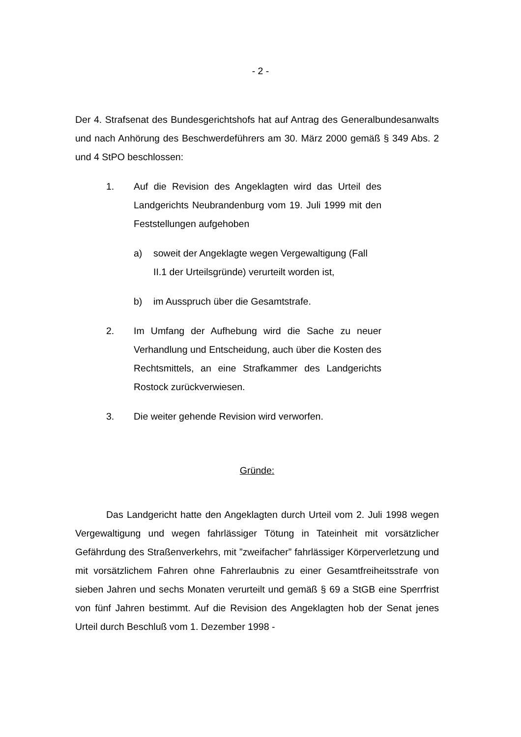- 2 -
Der 4. Strafsenat des Bundesgerichtshofs hat auf Antrag des Generalbundesanwalts und nach Anhörung des Beschwerdeführers am 30. März 2000 gemäß § 349 Abs. 2 und 4 StPO beschlossen:
1. Auf die Revision des Angeklagten wird das Urteil des Landgerichts Neubrandenburg vom 19. Juli 1999 mit den Feststellungen aufgehoben
a) soweit der Angeklagte wegen Vergewaltigung (Fall II.1 der Urteilsgründe) verurteilt worden ist,
b) im Ausspruch über die Gesamtstrafe.
2. Im Umfang der Aufhebung wird die Sache zu neuer Verhandlung und Entscheidung, auch über die Kosten des Rechtsmittels, an eine Strafkammer des Landgerichts Rostock zurückverwiesen.
3. Die weiter gehende Revision wird verworfen.
Gründe:
Das Landgericht hatte den Angeklagten durch Urteil vom 2. Juli 1998 wegen Vergewaltigung und wegen fahrlässiger Tötung in Tateinheit mit vorsätzlicher Gefährdung des Straßenverkehrs, mit ”zweifacher” fahrlässiger Körperverletzung und mit vorsätzlichem Fahren ohne Fahrerlaubnis zu einer Gesamtfreiheitsstrafe von sieben Jahren und sechs Monaten verurteilt und gemäß § 69 a StGB eine Sperrfrist von fünf Jahren bestimmt. Auf die Revision des Angeklagten hob der Senat jenes Urteil durch Beschluß vom 1. Dezember 1998 -